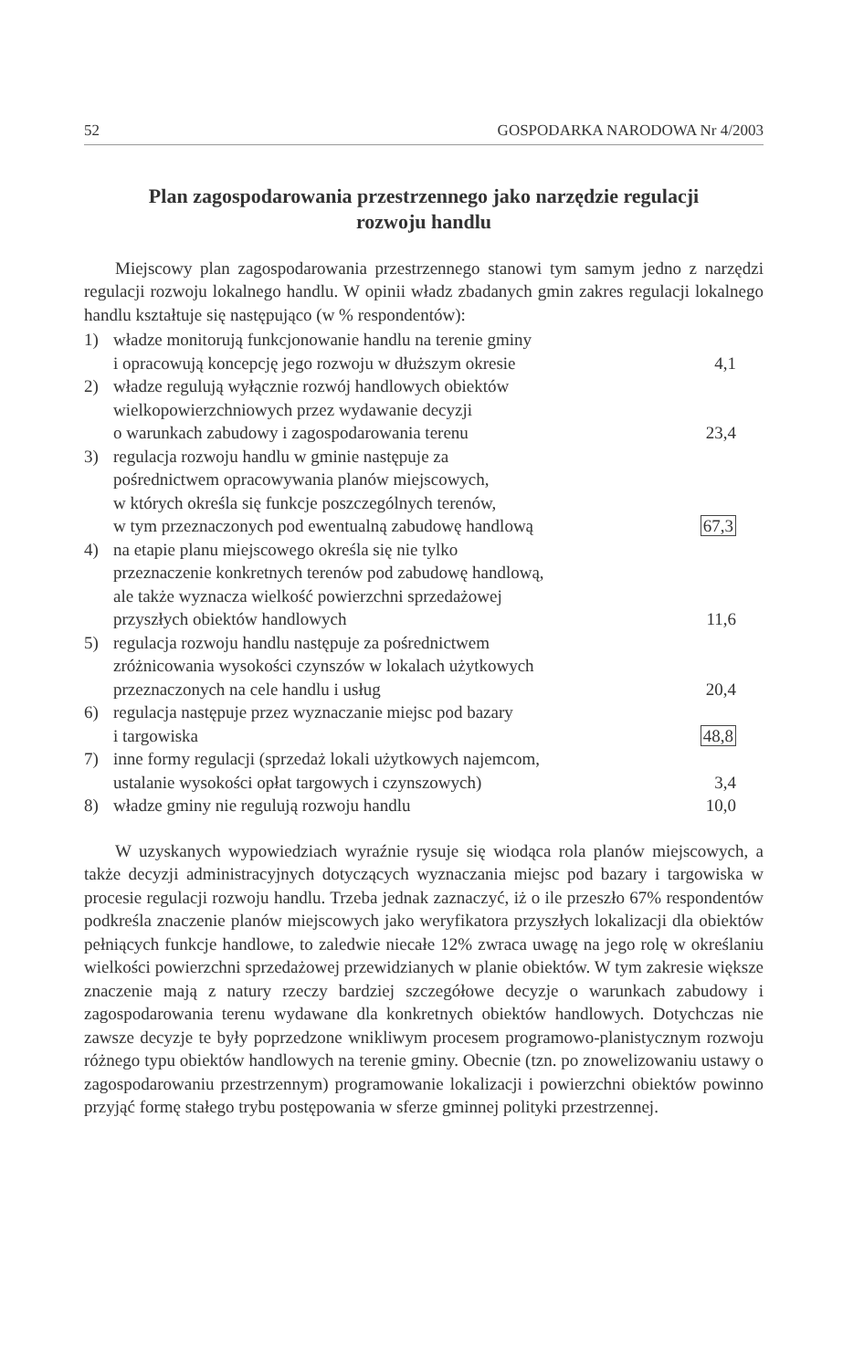52 GOSPODARKA NARODOWA Nr 4/2003
Plan zagospodarowania przestrzennego jako narzędzie regulacji rozwoju handlu
Miejscowy plan zagospodarowania przestrzennego stanowi tym samym jedno z narzędzi regulacji rozwoju lokalnego handlu. W opinii władz zbadanych gmin zakres regulacji lokalnego handlu kształtuje się następująco (w % respondentów):
| 1) | władze monitorują funkcjonowanie handlu na terenie gminy i opracowują koncepcję jego rozwoju w dłuższym okresie | 4,1 |
| 2) | władze regulują wyłącznie rozwój handlowych obiektów wielkopowierzchniowych przez wydawanie decyzji o warunkach zabudowy i zagospodarowania terenu | 23,4 |
| 3) | regulacja rozwoju handlu w gminie następuje za pośrednictwem opracowywania planów miejscowych, w których określa się funkcje poszczególnych terenów, w tym przeznaczonych pod ewentualną zabudowę handlową | 67,3 |
| 4) | na etapie planu miejscowego określa się nie tylko przeznaczenie konkretnych terenów pod zabudowę handlową, ale także wyznacza wielkość powierzchni sprzedażowej przyszłych obiektów handlowych | 11,6 |
| 5) | regulacja rozwoju handlu następuje za pośrednictwem zróżnicowania wysokości czynszów w lokalach użytkowych przeznaczonych na cele handlu i usług | 20,4 |
| 6) | regulacja następuje przez wyznaczanie miejsc pod bazary i targowiska | 48,8 |
| 7) | inne formy regulacji (sprzedaż lokali użytkowych najemcom, ustalanie wysokości opłat targowych i czynszowych) | 3,4 |
| 8) | władze gminy nie regulują rozwoju handlu | 10,0 |
W uzyskanych wypowiedziach wyraźnie rysuje się wiodąca rola planów miejscowych, a także decyzji administracyjnych dotyczących wyznaczania miejsc pod bazary i targowiska w procesie regulacji rozwoju handlu. Trzeba jednak zaznaczyć, iż o ile przeszło 67% respondentów podkreśla znaczenie planów miejscowych jako weryfikatora przyszłych lokalizacji dla obiektów pełniących funkcje handlowe, to zaledwie niecałe 12% zwraca uwagę na jego rolę w określaniu wielkości powierzchni sprzedażowej przewidzianych w planie obiektów. W tym zakresie większe znaczenie mają z natury rzeczy bardziej szczegółowe decyzje o warunkach zabudowy i zagospodarowania terenu wydawane dla konkretnych obiektów handlowych. Dotychczas nie zawsze decyzje te były poprzedzone wnikliwym procesem programowo-planistycznym rozwoju różnego typu obiektów handlowych na terenie gminy. Obecnie (tzn. po znowelizowaniu ustawy o zagospodarowaniu przestrzennym) programowanie lokalizacji i powierzchni obiektów powinno przyjąć formę stałego trybu postępowania w sferze gminnej polityki przestrzennej.